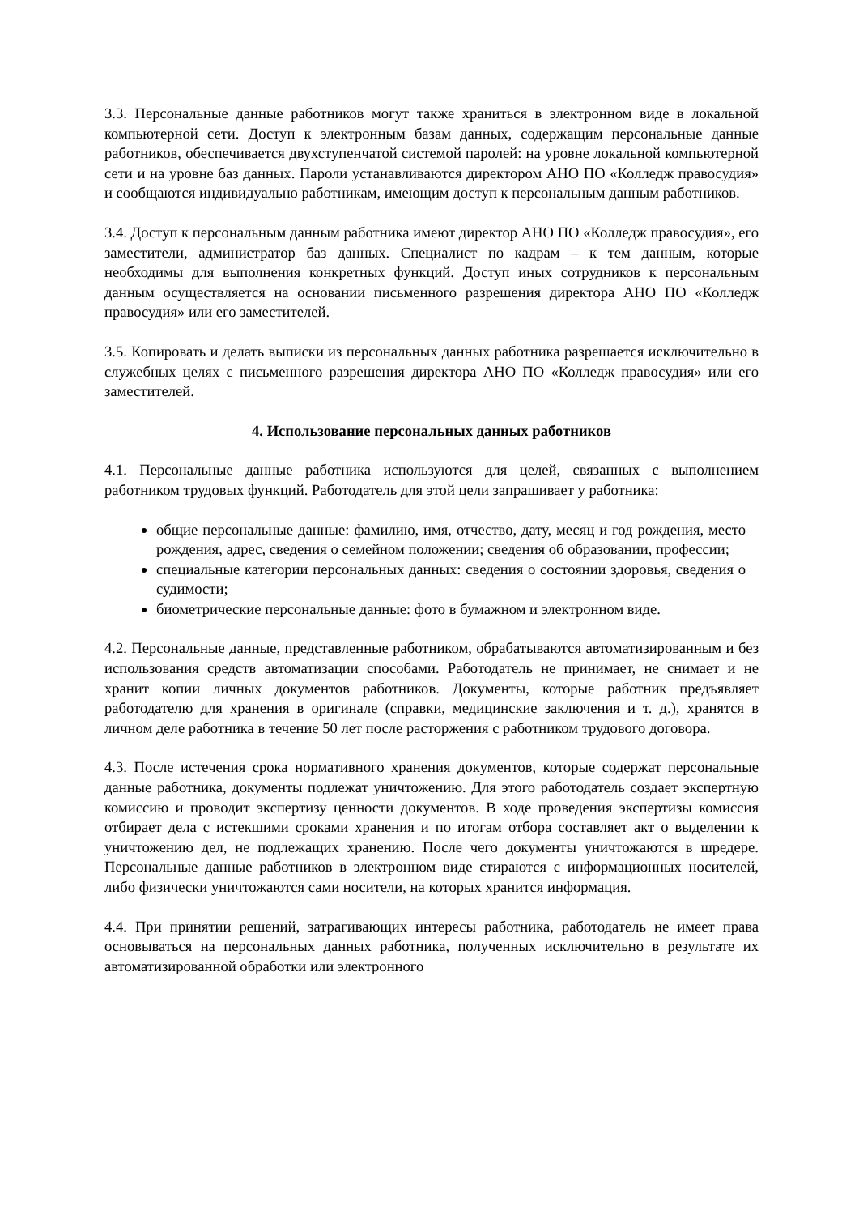3.3. Персональные данные работников могут также храниться в электронном виде в локальной компьютерной сети. Доступ к электронным базам данных, содержащим персональные данные работников, обеспечивается двухступенчатой системой паролей: на уровне локальной компьютерной сети и на уровне баз данных. Пароли устанавливаются директором АНО ПО «Колледж правосудия» и сообщаются индивидуально работникам, имеющим доступ к персональным данным работников.
3.4. Доступ к персональным данным работника имеют директор АНО ПО «Колледж правосудия», его заместители, администратор баз данных. Специалист по кадрам – к тем данным, которые необходимы для выполнения конкретных функций. Доступ иных сотрудников к персональным данным осуществляется на основании письменного разрешения директора АНО ПО «Колледж правосудия» или его заместителей.
3.5. Копировать и делать выписки из персональных данных работника разрешается исключительно в служебных целях с письменного разрешения директора АНО ПО «Колледж правосудия» или его заместителей.
4. Использование персональных данных работников
4.1. Персональные данные работника используются для целей, связанных с выполнением работником трудовых функций. Работодатель для этой цели запрашивает у работника:
общие персональные данные: фамилию, имя, отчество, дату, месяц и год рождения, место рождения, адрес, сведения о семейном положении; сведения об образовании, профессии;
специальные категории персональных данных: сведения о состоянии здоровья, сведения о судимости;
биометрические персональные данные: фото в бумажном и электронном виде.
4.2. Персональные данные, представленные работником, обрабатываются автоматизированным и без использования средств автоматизации способами. Работодатель не принимает, не снимает и не хранит копии личных документов работников. Документы, которые работник предъявляет работодателю для хранения в оригинале (справки, медицинские заключения и т. д.), хранятся в личном деле работника в течение 50 лет после расторжения с работником трудового договора.
4.3. После истечения срока нормативного хранения документов, которые содержат персональные данные работника, документы подлежат уничтожению. Для этого работодатель создает экспертную комиссию и проводит экспертизу ценности документов. В ходе проведения экспертизы комиссия отбирает дела с истекшими сроками хранения и по итогам отбора составляет акт о выделении к уничтожению дел, не подлежащих хранению. После чего документы уничтожаются в шредере. Персональные данные работников в электронном виде стираются с информационных носителей, либо физически уничтожаются сами носители, на которых хранится информация.
4.4. При принятии решений, затрагивающих интересы работника, работодатель не имеет права основываться на персональных данных работника, полученных исключительно в результате их автоматизированной обработки или электронного